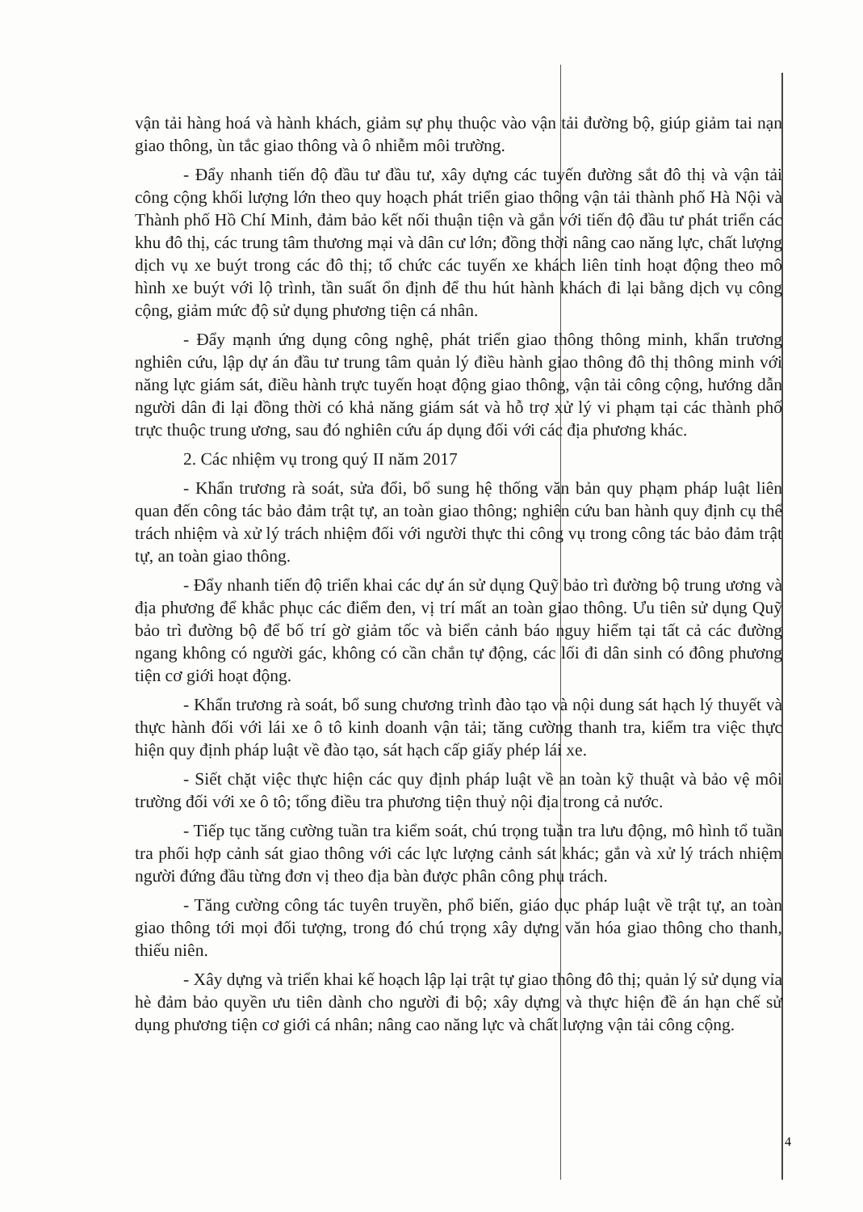vận tải hàng hoá và hành khách, giảm sự phụ thuộc vào vận tải đường bộ, giúp giảm tai nạn giao thông, ùn tắc giao thông và ô nhiễm môi trường.
- Đẩy nhanh tiến độ đầu tư đầu tư, xây dựng các tuyến đường sắt đô thị và vận tải công cộng khối lượng lớn theo quy hoạch phát triển giao thông vận tải thành phố Hà Nội và Thành phố Hồ Chí Minh, đảm bảo kết nối thuận tiện và gắn với tiến độ đầu tư phát triển các khu đô thị, các trung tâm thương mại và dân cư lớn; đồng thời nâng cao năng lực, chất lượng dịch vụ xe buýt trong các đô thị; tổ chức các tuyến xe khách liên tỉnh hoạt động theo mô hình xe buýt với lộ trình, tần suất ổn định để thu hút hành khách đi lại bằng dịch vụ công cộng, giảm mức độ sử dụng phương tiện cá nhân.
- Đẩy mạnh ứng dụng công nghệ, phát triển giao thông thông minh, khẩn trương nghiên cứu, lập dự án đầu tư trung tâm quản lý điều hành giao thông đô thị thông minh với năng lực giám sát, điều hành trực tuyến hoạt động giao thông, vận tải công cộng, hướng dẫn người dân đi lại đồng thời có khả năng giám sát và hỗ trợ xử lý vi phạm tại các thành phố trực thuộc trung ương, sau đó nghiên cứu áp dụng đối với các địa phương khác.
2. Các nhiệm vụ trong quý II năm 2017
- Khẩn trương rà soát, sửa đổi, bổ sung hệ thống văn bản quy phạm pháp luật liên quan đến công tác bảo đảm trật tự, an toàn giao thông; nghiên cứu ban hành quy định cụ thể trách nhiệm và xử lý trách nhiệm đối với người thực thi công vụ trong công tác bảo đảm trật tự, an toàn giao thông.
- Đẩy nhanh tiến độ triển khai các dự án sử dụng Quỹ bảo trì đường bộ trung ương và địa phương để khắc phục các điểm đen, vị trí mất an toàn giao thông. Ưu tiên sử dụng Quỹ bảo trì đường bộ để bố trí gờ giảm tốc và biển cảnh báo nguy hiểm tại tất cả các đường ngang không có người gác, không có cần chắn tự động, các lối đi dân sinh có đông phương tiện cơ giới hoạt động.
- Khẩn trương rà soát, bổ sung chương trình đào tạo và nội dung sát hạch lý thuyết và thực hành đối với lái xe ô tô kinh doanh vận tải; tăng cường thanh tra, kiểm tra việc thực hiện quy định pháp luật về đào tạo, sát hạch cấp giấy phép lái xe.
- Siết chặt việc thực hiện các quy định pháp luật về an toàn kỹ thuật và bảo vệ môi trường đối với xe ô tô; tổng điều tra phương tiện thuỷ nội địa trong cả nước.
- Tiếp tục tăng cường tuần tra kiểm soát, chú trọng tuần tra lưu động, mô hình tổ tuần tra phối hợp cảnh sát giao thông với các lực lượng cảnh sát khác; gắn và xử lý trách nhiệm người đứng đầu từng đơn vị theo địa bàn được phân công phụ trách.
- Tăng cường công tác tuyên truyền, phổ biến, giáo dục pháp luật về trật tự, an toàn giao thông tới mọi đối tượng, trong đó chú trọng xây dựng văn hóa giao thông cho thanh, thiếu niên.
- Xây dựng và triển khai kế hoạch lập lại trật tự giao thông đô thị; quản lý sử dụng vỉa hè đảm bảo quyền ưu tiên dành cho người đi bộ; xây dựng và thực hiện đề án hạn chế sử dụng phương tiện cơ giới cá nhân; nâng cao năng lực và chất lượng vận tải công cộng.
4